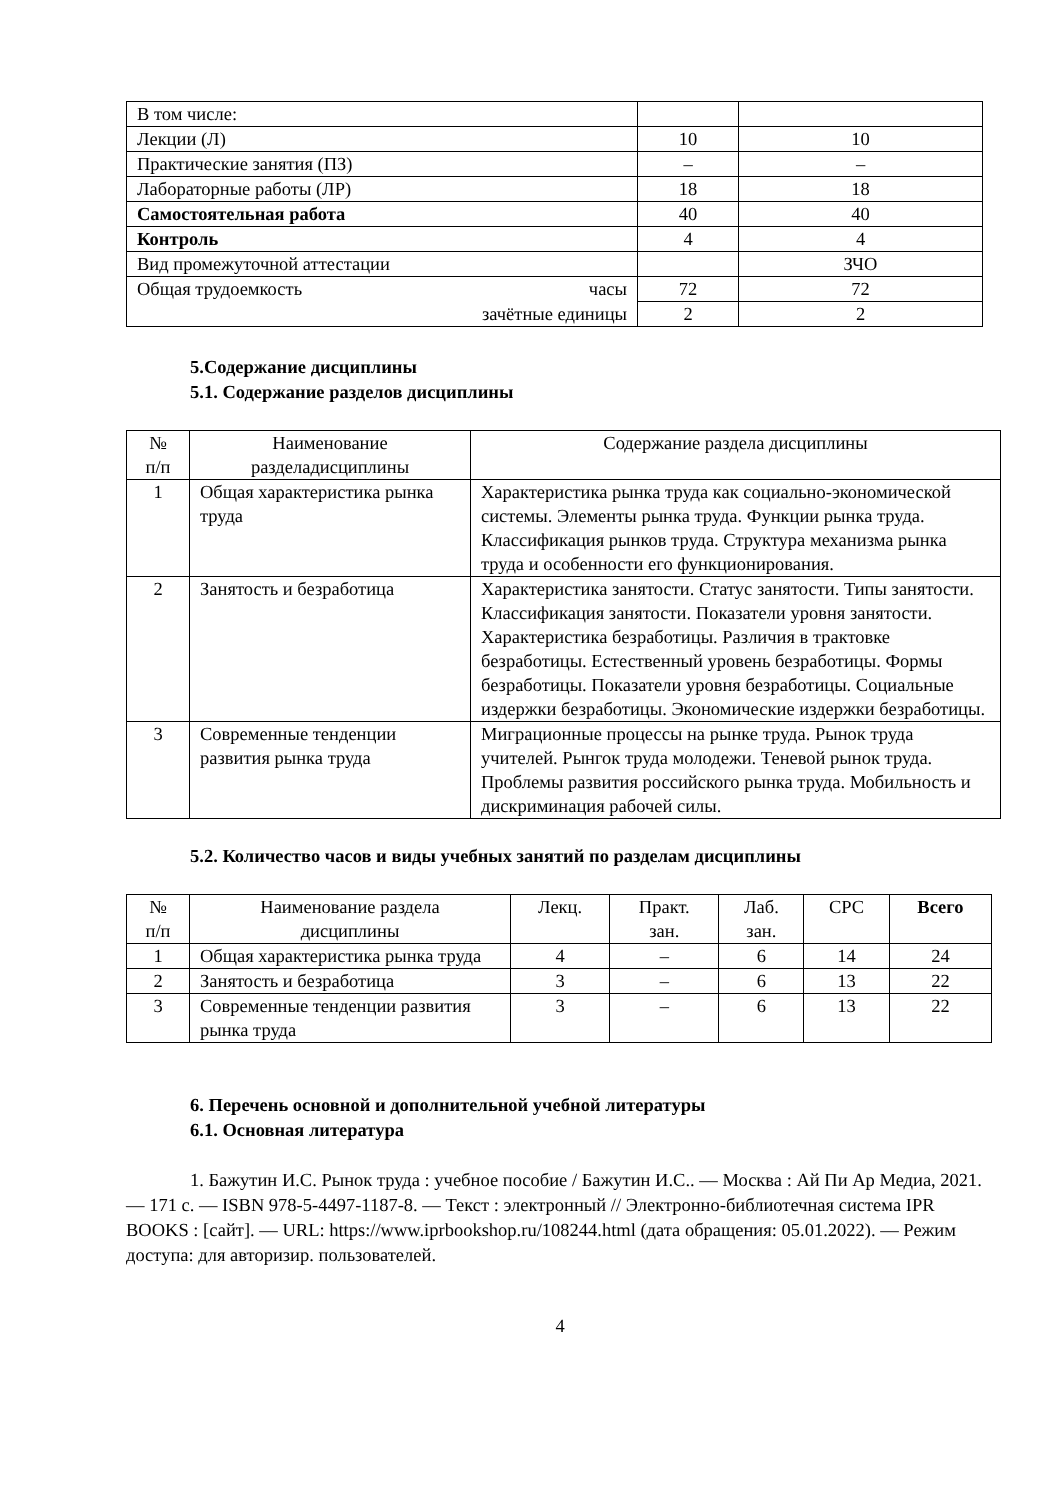| В том числе: | | |
| Лекции (Л) | 10 | 10 |
| Практические занятия (ПЗ) | – | – |
| Лабораторные работы (ЛР) | 18 | 18 |
| Самостоятельная работа | 40 | 40 |
| Контроль | 4 | 4 |
| Вид промежуточной аттестации | | ЗЧО |
| Общая трудоемкость часы | 72 | 72 |
| зачётные единицы | 2 | 2 |
5.Содержание дисциплины
5.1. Содержание разделов дисциплины
| № п/п | Наименование разделадисциплины | Содержание раздела дисциплины |
| 1 | Общая характеристика рынка труда | Характеристика рынка труда как социально-экономической системы. Элементы рынка труда. Функции рынка труда. Классификация рынков труда. Структура механизма рынка труда и особенности его функционирования. |
| 2 | Занятость и безработица | Характеристика занятости. Статус занятости. Типы занятости. Классификация занятости. Показатели уровня занятости. Характеристика безработицы. Различия в трактовке безработицы. Естественный уровень безработицы. Формы безработицы. Показатели уровня безработицы. Социальные издержки безработицы. Экономические издержки безработицы. |
| 3 | Современные тенденции развития рынка труда | Миграционные процессы на рынке труда. Рынок труда учителей. Рынгок труда молодежи. Теневой рынок труда. Проблемы развития российского рынка труда. Мобильность и дискриминация рабочей силы. |
5.2. Количество часов и виды учебных занятий по разделам дисциплины
| № п/п | Наименование раздела дисциплины | Лекц. | Практ. зан. | Лаб. зан. | СРС | Всего |
| 1 | Общая характеристика рынка труда | 4 | – | 6 | 14 | 24 |
| 2 | Занятость и безработица | 3 | – | 6 | 13 | 22 |
| 3 | Современные тенденции развития рынка труда | 3 | – | 6 | 13 | 22 |
6. Перечень основной и дополнительной учебной литературы
6.1. Основная литература
1. Бажутин И.С. Рынок труда : учебное пособие / Бажутин И.С.. — Москва : Ай Пи Ар Медиа, 2021. — 171 c. — ISBN 978-5-4497-1187-8. — Текст : электронный // Электронно-библиотечная система IPR BOOKS : [сайт]. — URL: https://www.iprbookshop.ru/108244.html (дата обращения: 05.01.2022). — Режим доступа: для авторизир. пользователей.
4